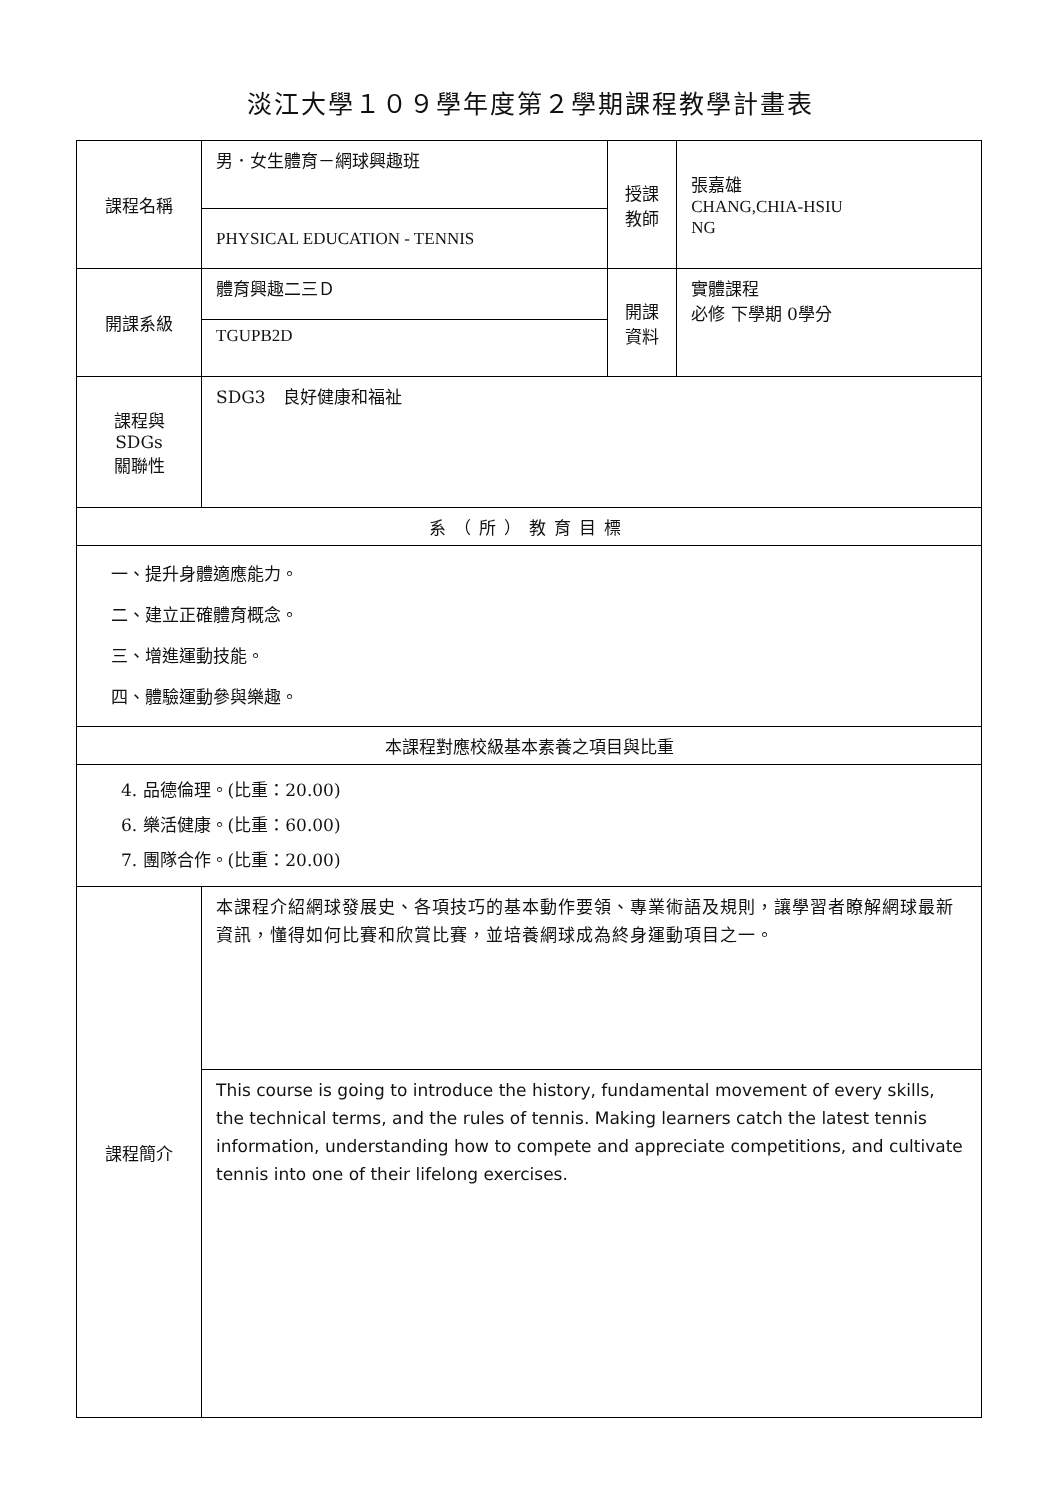淡江大學１０９學年度第２學期課程教學計畫表
| 課程名稱 | 男．女生體育－網球興趣班 | 授課 教師 | 張嘉雄 CHANG,CHIA-HSIU NG |
| | PHYSICAL EDUCATION - TENNIS | | |
| 開課系級 | 體育興趣二三Ｄ | 開課 資料 | 實體課程 必修 下學期 0學分 |
| | TGUPB2D | | |
| 課程與SDGs 關聯性 | SDG3 良好健康和福祉 | | |
| 系（所）教育目標 | | | |
| 一、提升身體適應能力。 二、建立正確體育概念。 三、增進運動技能。 四、體驗運動參與樂趣。 | | | |
| 本課程對應校級基本素養之項目與比重 | | | |
| 4. 品德倫理。(比重：20.00) 6. 樂活健康。(比重：60.00) 7. 團隊合作。(比重：20.00) | | | |
| 課程簡介 | 本課程介紹網球發展史、各項技巧的基本動作要領、專業術語及規則，讓學習者瞭解網球最新資訊，懂得如何比賽和欣賞比賽，並培養網球成為終身運動項目之一。 | | |
| | This course is going to introduce the history, fundamental movement of every skills, the technical terms, and the rules of tennis. Making learners catch the latest tennis information, understanding how to compete and appreciate competitions, and cultivate tennis into one of their lifelong exercises. | | |